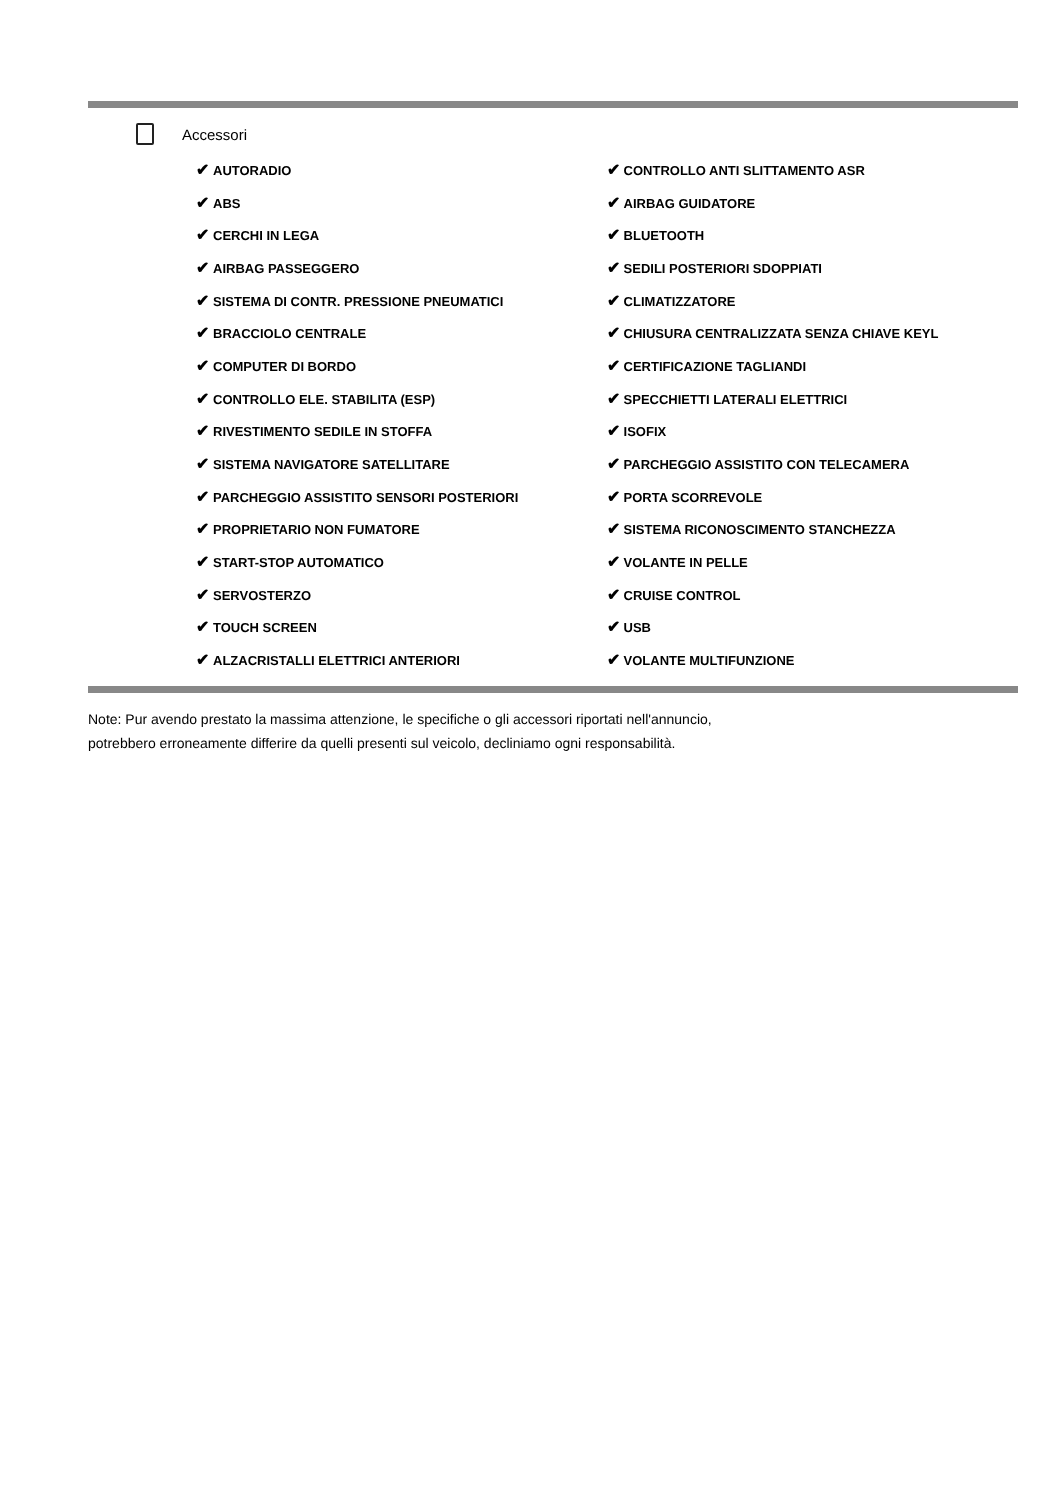Accessori
| ✔ AUTORADIO | ✔ CONTROLLO ANTI SLITTAMENTO ASR |
| ✔ ABS | ✔ AIRBAG GUIDATORE |
| ✔ CERCHI IN LEGA | ✔ BLUETOOTH |
| ✔ AIRBAG PASSEGGERO | ✔ SEDILI POSTERIORI SDOPPIATI |
| ✔ SISTEMA DI CONTR. PRESSIONE PNEUMATICI | ✔ CLIMATIZZATORE |
| ✔ BRACCIOLO CENTRALE | ✔ CHIUSURA CENTRALIZZATA SENZA CHIAVE KEYL |
| ✔ COMPUTER DI BORDO | ✔ CERTIFICAZIONE TAGLIANDI |
| ✔ CONTROLLO ELE. STABILITA (ESP) | ✔ SPECCHIETTI LATERALI ELETTRICI |
| ✔ RIVESTIMENTO SEDILE IN STOFFA | ✔ ISOFIX |
| ✔ SISTEMA NAVIGATORE SATELLITARE | ✔ PARCHEGGIO ASSISTITO CON TELECAMERA |
| ✔ PARCHEGGIO ASSISTITO SENSORI POSTERIORI | ✔ PORTA SCORREVOLE |
| ✔ PROPRIETARIO NON FUMATORE | ✔ SISTEMA RICONOSCIMENTO STANCHEZZA |
| ✔ START-STOP AUTOMATICO | ✔ VOLANTE IN PELLE |
| ✔ SERVOSTERZO | ✔ CRUISE CONTROL |
| ✔ TOUCH SCREEN | ✔ USB |
| ✔ ALZACRISTALLI ELETTRICI ANTERIORI | ✔ VOLANTE MULTIFUNZIONE |
Note: Pur avendo prestato la massima attenzione, le specifiche o gli accessori riportati nell'annuncio,
potrebbero erroneamente differire da quelli presenti sul veicolo, decliniamo ogni responsabilità.